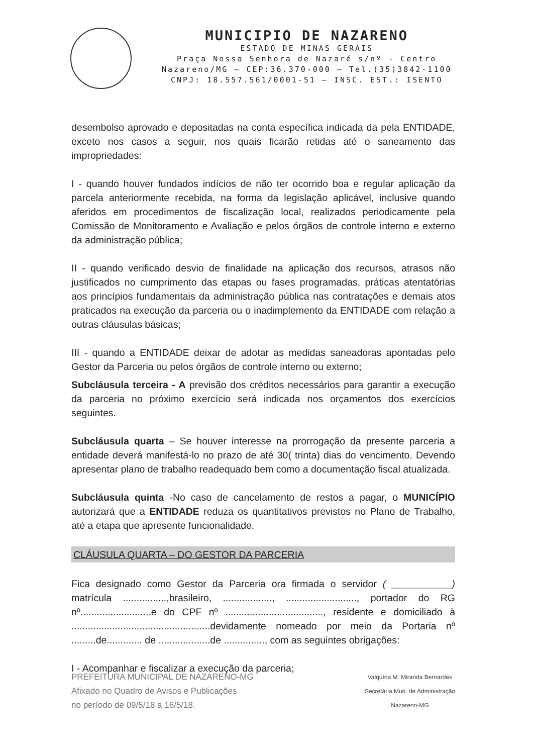MUNICIPIO DE NAZARENO
ESTADO DE MINAS GERAIS
Praça Nossa Senhora de Nazaré s/nº - Centro
Nazareno/MG – CEP:36.370-000 – Tel.(35)3842-1100
CNPJ: 18.557.561/0001-51 – INSC. EST.: ISENTO
desembolso aprovado e depositadas na conta específica indicada da pela ENTIDADE, exceto nos casos a seguir, nos quais ficarão retidas até o saneamento das impropriedades:
I - quando houver fundados indícios de não ter ocorrido boa e regular aplicação da parcela anteriormente recebida, na forma da legislação aplicável, inclusive quando aferidos em procedimentos de fiscalização local, realizados periodicamente pela Comissão de Monitoramento e Avaliação e pelos órgãos de controle interno e externo da administração pública;
II - quando verificado desvio de finalidade na aplicação dos recursos, atrasos não justificados no cumprimento das etapas ou fases programadas, práticas atentatórias aos princípios fundamentais da administração pública nas contratações e demais atos praticados na execução da parceria ou o inadimplemento da ENTIDADE com relação a outras cláusulas básicas;
III - quando a ENTIDADE deixar de adotar as medidas saneadoras apontadas pelo Gestor da Parceria ou pelos órgãos de controle interno ou externo;
Subcláusula terceira - A previsão dos créditos necessários para garantir a execução da parceria no próximo exercício será indicada nos orçamentos dos exercícios seguintes.
Subcláusula quarta – Se houver interesse na prorrogação da presente parceria a entidade deverá manifestá-lo no prazo de até 30( trinta) dias do vencimento. Devendo apresentar plano de trabalho readequado bem como a documentação fiscal atualizada.
Subcláusula quinta -No caso de cancelamento de restos a pagar, o MUNICÍPIO autorizará que a ENTIDADE reduza os quantitativos previstos no Plano de Trabalho, até a etapa que apresente funcionalidade.
CLÁUSULA QUARTA – DO GESTOR DA PARCERIA
Fica designado como Gestor da Parceria ora firmada o servidor ( ___________) matrícula ................,brasileiro, .................., .........................., portador do RG nº..........................e do CPF nº ...................................., residente e domiciliado à ...................................................devidamente nomeado por meio da Portaria nº .........de............. de ...................de ..............., com as seguintes obrigações:
I - Acompanhar e fiscalizar a execução da parceria;
PREFEITURA MUNICIPAL DE NAZARENO-MG
Afixado no Quadro de Avisos e Publicações
no período de 09/5/18 a 16/5/18.
Valquíria M. Miranda Bernardes
Secretária Mun. de Administração
Nazareno-MG